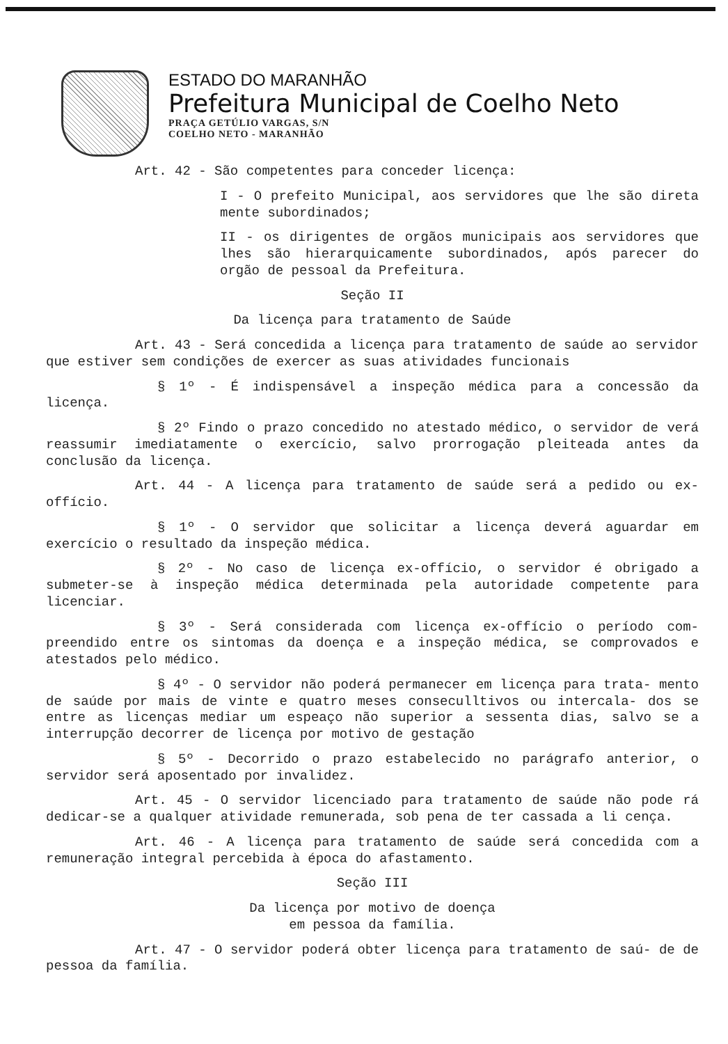ESTADO DO MARANHÃO
Prefeitura Municipal de Coelho Neto
PRAÇA GETÚLIO VARGAS, S/N
COELHO NETO - MARANHÃO
Art. 42 - São competentes para conceder licença:
I - O prefeito Municipal, aos servidores que lhe são direta mente subordinados;
II - os dirigentes de orgãos municipais aos servidores que lhes são hierarquicamente subordinados, após parecer do orgão de pessoal da Prefeitura.
Seção II
Da licença para tratamento de Saúde
Art. 43 - Será concedida a licença para tratamento de saúde ao servidor que estiver sem condições de exercer as suas atividades funcionais
§ 1º - É indispensável a inspeção médica para a concessão da licença.
§ 2º Findo o prazo concedido no atestado médico, o servidor de verá reassumir imediatamente o exercício, salvo prorrogação pleiteada antes da conclusão da licença.
Art. 44 - A licença para tratamento de saúde será a pedido ou ex-offício.
§ 1º - O servidor que solicitar a licença deverá aguardar em exercício o resultado da inspeção médica.
§ 2º - No caso de licença ex-offício, o servidor é obrigado a submeter-se à inspeção médica determinada pela autoridade competente para licenciar.
§ 3º - Será considerada com licença ex-offício o período com- preendido entre os sintomas da doença e a inspeção médica, se comprovados e atestados pelo médico.
§ 4º - O servidor não poderá permanecer em licença para trata- mento de saúde por mais de vinte e quatro meses conseculltivos ou intercala- dos se entre as licenças mediar um espeaço não superior a sessenta dias, salvo se a interrupção decorrer de licença por motivo de gestação
§ 5º - Decorrido o prazo estabelecido no parágrafo anterior, o servidor será aposentado por invalidez.
Art. 45 - O servidor licenciado para tratamento de saúde não pode rá dedicar-se a qualquer atividade remunerada, sob pena de ter cassada a li cença.
Art. 46 - A licença para tratamento de saúde será concedida com a remuneração integral percebida à época do afastamento.
Seção III
Da licença por motivo de doença
em pessoa da família.
Art. 47 - O servidor poderá obter licença para tratamento de saú- de de pessoa da família.